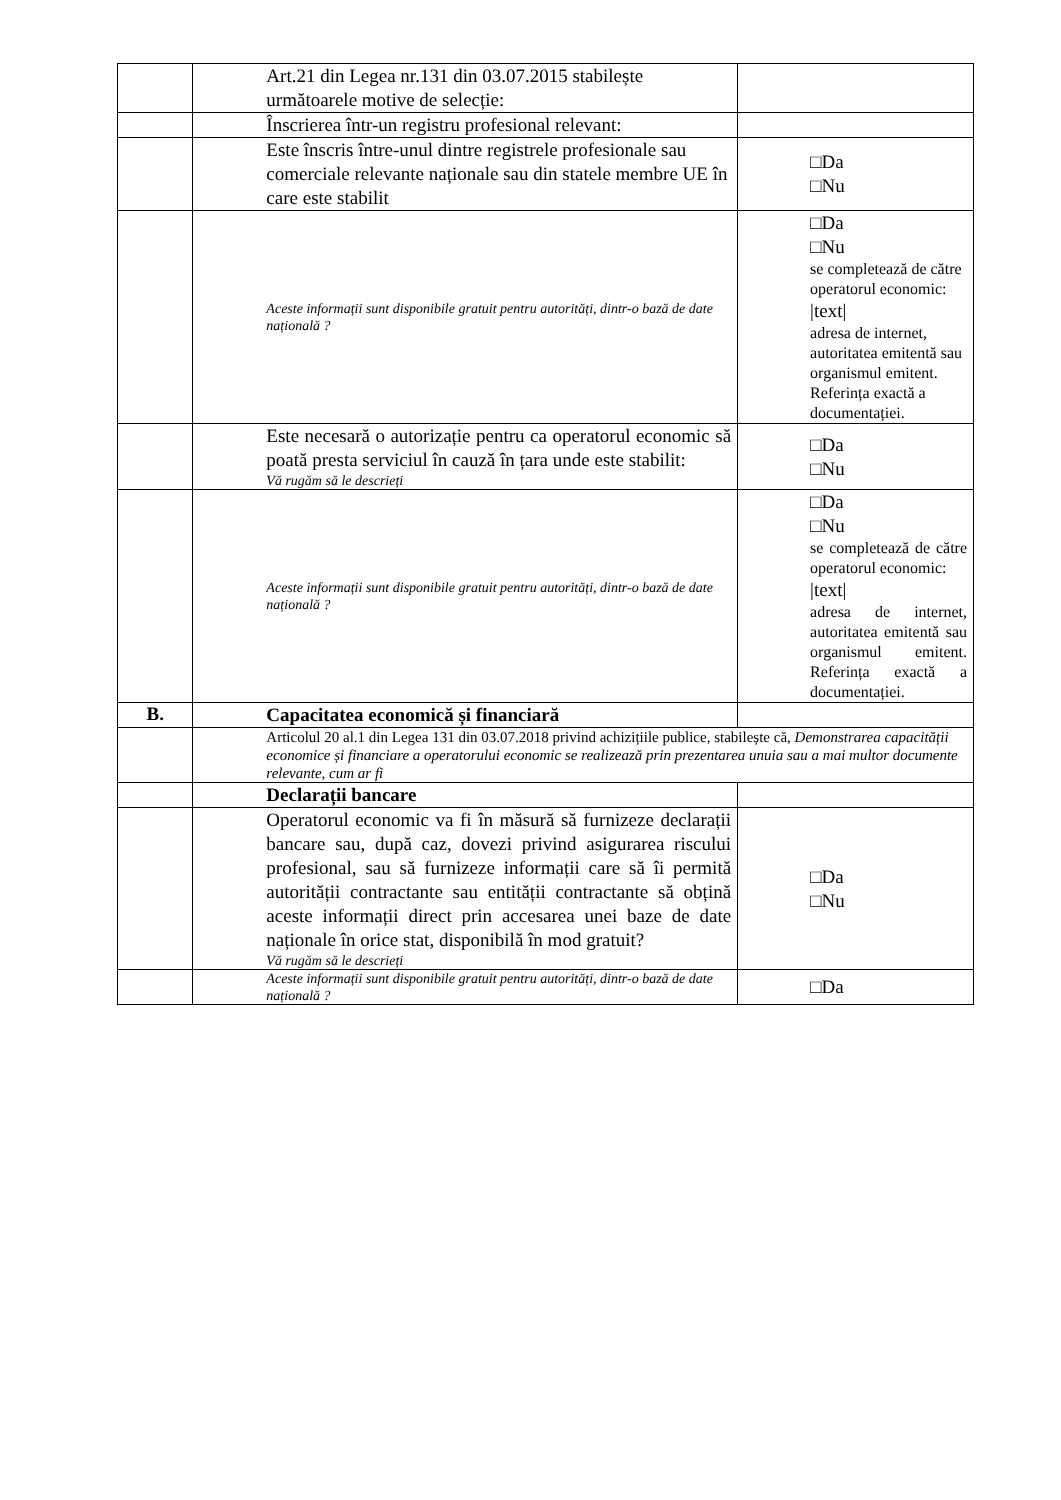| | Art.21 din Legea nr.131 din 03.07.2015 stabilește următoarele motive de selecție: | |
| | Înscrierea într-un registru profesional relevant: | |
| | Este înscris între-unul dintre registrele profesionale sau comerciale relevante naționale sau din statele membre UE în care este stabilit | □Da □Nu |
| | Aceste informații sunt disponibile gratuit pentru autorități, dintr-o bază de date națională ? | □Da □Nu se completează de către operatorul economic: /text/ adresa de internet, autoritatea emitentă sau organismul emitent. Referința exactă a documentației. |
| | Este necesară o autorizație pentru ca operatorul economic să poată presta serviciul în cauză în țara unde este stabilit: Vă rugăm să le descrieți | □Da □Nu |
| | Aceste informații sunt disponibile gratuit pentru autorități, dintr-o bază de date națională ? | □Da □Nu se completează de către operatorul economic: /text/ adresa de internet, autoritatea emitentă sau organismul emitent. Referința exactă a documentației. |
| B. | Capacitatea economică și financiară | |
| | Articolul 20 al.1 din Legea 131 din 03.07.2018 privind achizițiile publice, stabilește că, Demonstrarea capacității economice și financiare a operatorului economic se realizează prin prezentarea unuia sau a mai multor documente relevante, cum ar fi | |
| | Declarații bancare | |
| | Operatorul economic va fi în măsură să furnizeze declarații bancare sau, după caz, dovezi privind asigurarea riscului profesional, sau să furnizeze informații care să îi permită autorității contractante sau entității contractante să obțină aceste informații direct prin accesarea unei baze de date naționale în orice stat, disponibilă în mod gratuit? Vă rugăm să le descrieți | □Da □Nu |
| | Aceste informații sunt disponibile gratuit pentru autorități, dintr-o bază de date națională ? | □Da |